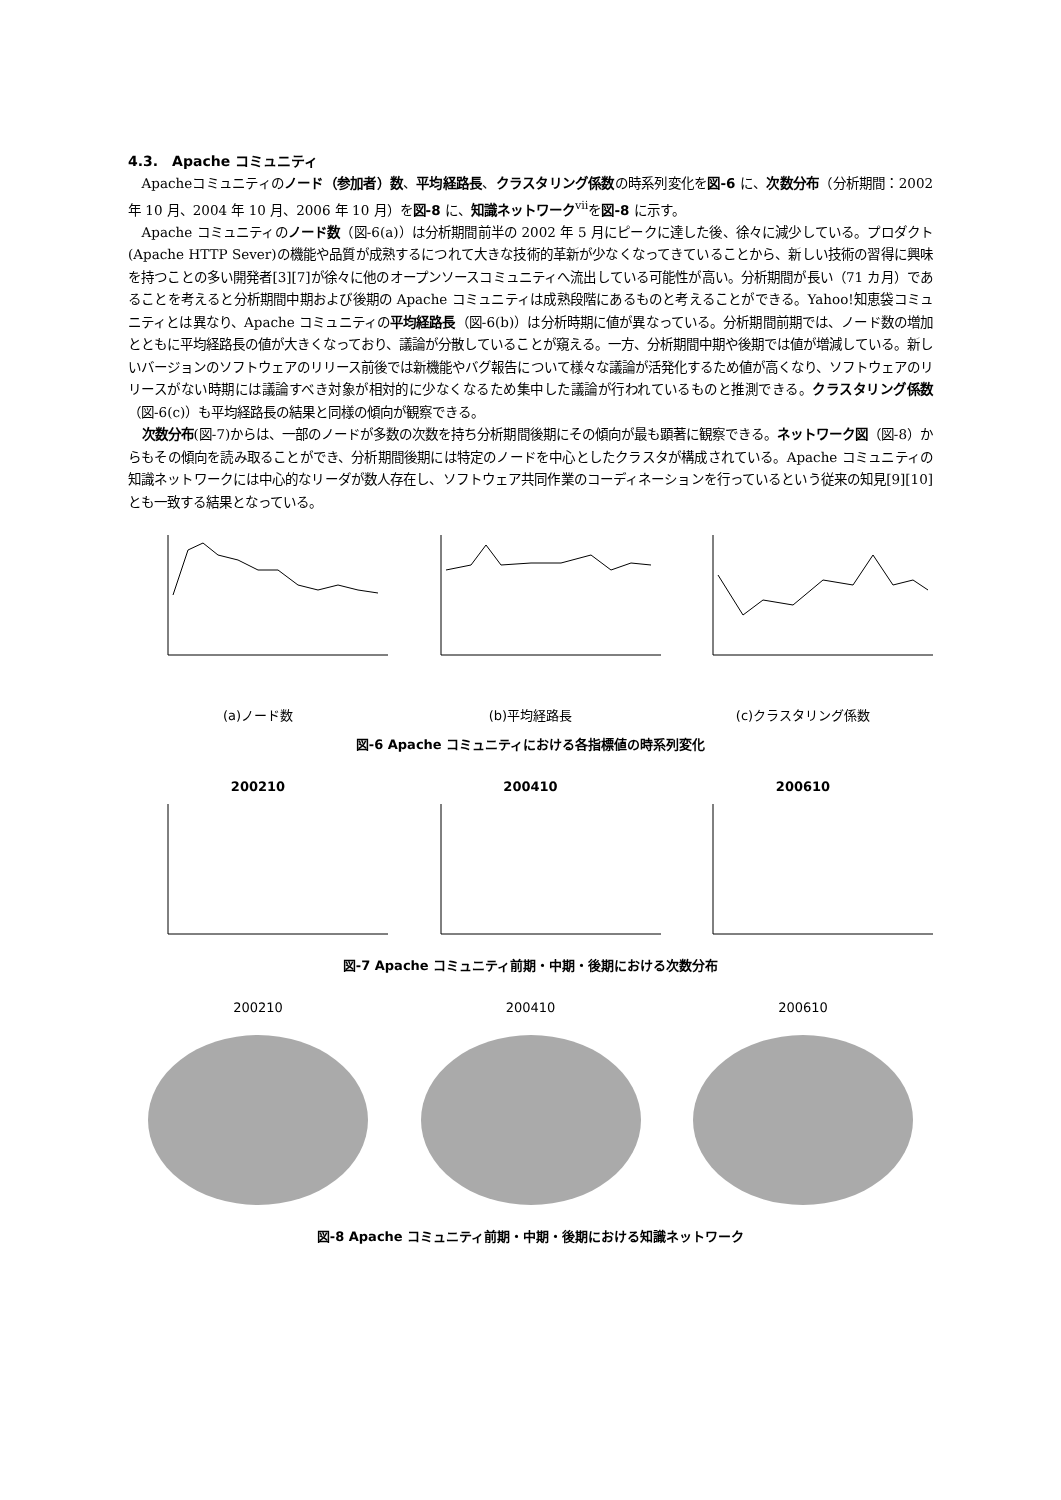4.3.　Apache コミュニティ
Apacheコミュニティのノード（参加者）数、平均経路長、クラスタリング係数の時系列変化を図-6 に、次数分布（分析期間：2002 年 10 月、2004 年 10 月、2006 年 10 月）を図-8 に、知識ネットワーク<sup>vii</sup>を図-8 に示す。
Apache コミュニティのノード数（図-6(a)）は分析期間前半の 2002 年 5 月にピークに達した後、徐々に減少している。プロダクト(Apache HTTP Sever)の機能や品質が成熟するにつれて大きな技術的革新が少なくなってきていることから、新しい技術の習得に興味を持つことの多い開発者[3][7]が徐々に他のオープンソースコミュニティへ流出している可能性が高い。分析期間が長い（71 カ月）であることを考えると分析期間中期および後期の Apache コミュニティは成熟段階にあるものと考えることができる。Yahoo!知恵袋コミュニティとは異なり、Apache コミュニティの平均経路長（図-6(b)）は分析時期に値が異なっている。分析期間前期では、ノード数の増加とともに平均経路長の値が大きくなっており、議論が分散していることが窺える。一方、分析期間中期や後期では値が増減している。新しいバージョンのソフトウェアのリリース前後では新機能やバグ報告について様々な議論が活発化するため値が高くなり、ソフトウェアのリリースがない時期には議論すべき対象が相対的に少なくなるため集中した議論が行われているものと推測できる。クラスタリング係数（図-6(c)）も平均経路長の結果と同様の傾向が観察できる。
次数分布(図-7)からは、一部のノードが多数の次数を持ち分析期間後期にその傾向が最も顕著に観察できる。ネットワーク図（図-8）からもその傾向を読み取ることができ、分析期間後期には特定のノードを中心としたクラスタが構成されている。Apache コミュニティの知識ネットワークには中心的なリーダが数人存在し、ソフトウェア共同作業のコーディネーションを行っているという従来の知見[9][10]とも一致する結果となっている。
(a)ノード数 (b)平均経路長 (c)クラスタリング係数
図-6 Apache コミュニティにおける各指標値の時系列変化
200210 200410 200610
図-7 Apache コミュニティ前期・中期・後期における次数分布
200210 200410 200610
図-8 Apache コミュニティ前期・中期・後期における知識ネットワーク